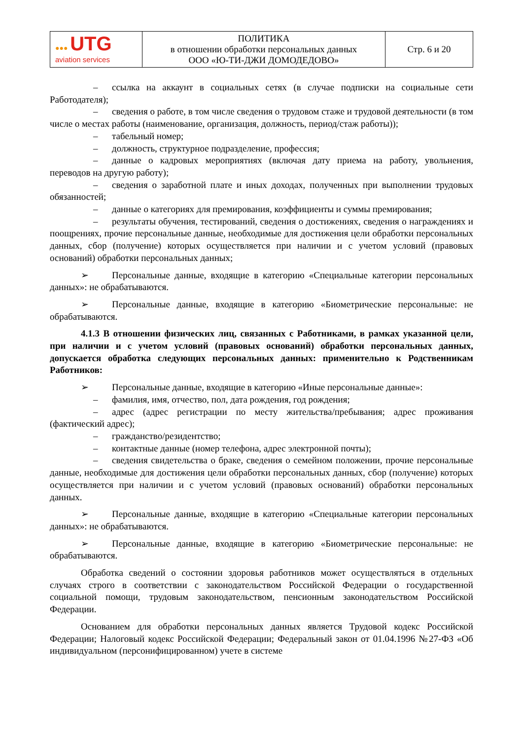| ●●● UTG aviation services | ПОЛИТИКА в отношении обработки персональных данных ООО «Ю-ТИ-ДЖИ ДОМОДЕДОВО» | Стр. 6 и 20 |
– ссылка на аккаунт в социальных сетях (в случае подписки на социальные сети Работодателя);
– сведения о работе, в том числе сведения о трудовом стаже и трудовой деятельности (в том числе о местах работы (наименование, организация, должность, период/стаж работы));
– табельный номер;
– должность, структурное подразделение, профессия;
– данные о кадровых мероприятиях (включая дату приема на работу, увольнения, переводов на другую работу);
– сведения о заработной плате и иных доходах, полученных при выполнении трудовых обязанностей;
– данные о категориях для премирования, коэффициенты и суммы премирования;
– результаты обучения, тестирований, сведения о достижениях, сведения о награждениях и поощрениях, прочие персональные данные, необходимые для достижения цели обработки персональных данных, сбор (получение) которых осуществляется при наличии и с учетом условий (правовых оснований) обработки персональных данных;
➢ Персональные данные, входящие в категорию «Специальные категории персональных данных»: не обрабатываются.
➢ Персональные данные, входящие в категорию «Биометрические персональные: не обрабатываются.
4.1.3 В отношении физических лиц, связанных с Работниками, в рамках указанной цели, при наличии и с учетом условий (правовых оснований) обработки персональных данных, допускается обработка следующих персональных данных: применительно к Родственникам Работников:
➢ Персональные данные, входящие в категорию «Иные персональные данные»:
– фамилия, имя, отчество, пол, дата рождения, год рождения;
– адрес (адрес регистрации по месту жительства/пребывания; адрес проживания (фактический адрес);
– гражданство/резидентство;
– контактные данные (номер телефона, адрес электронной почты);
– сведения свидетельства о браке, сведения о семейном положении, прочие персональные данные, необходимые для достижения цели обработки персональных данных, сбор (получение) которых осуществляется при наличии и с учетом условий (правовых оснований) обработки персональных данных.
➢ Персональные данные, входящие в категорию «Специальные категории персональных данных»: не обрабатываются.
➢ Персональные данные, входящие в категорию «Биометрические персональные: не обрабатываются.
Обработка сведений о состоянии здоровья работников может осуществляться в отдельных случаях строго в соответствии с законодательством Российской Федерации о государственной социальной помощи, трудовым законодательством, пенсионным законодательством Российской Федерации.
Основанием для обработки персональных данных является Трудовой кодекс Российской Федерации; Налоговый кодекс Российской Федерации; Федеральный закон от 01.04.1996 №27-ФЗ «Об индивидуальном (персонифицированном) учете в системе